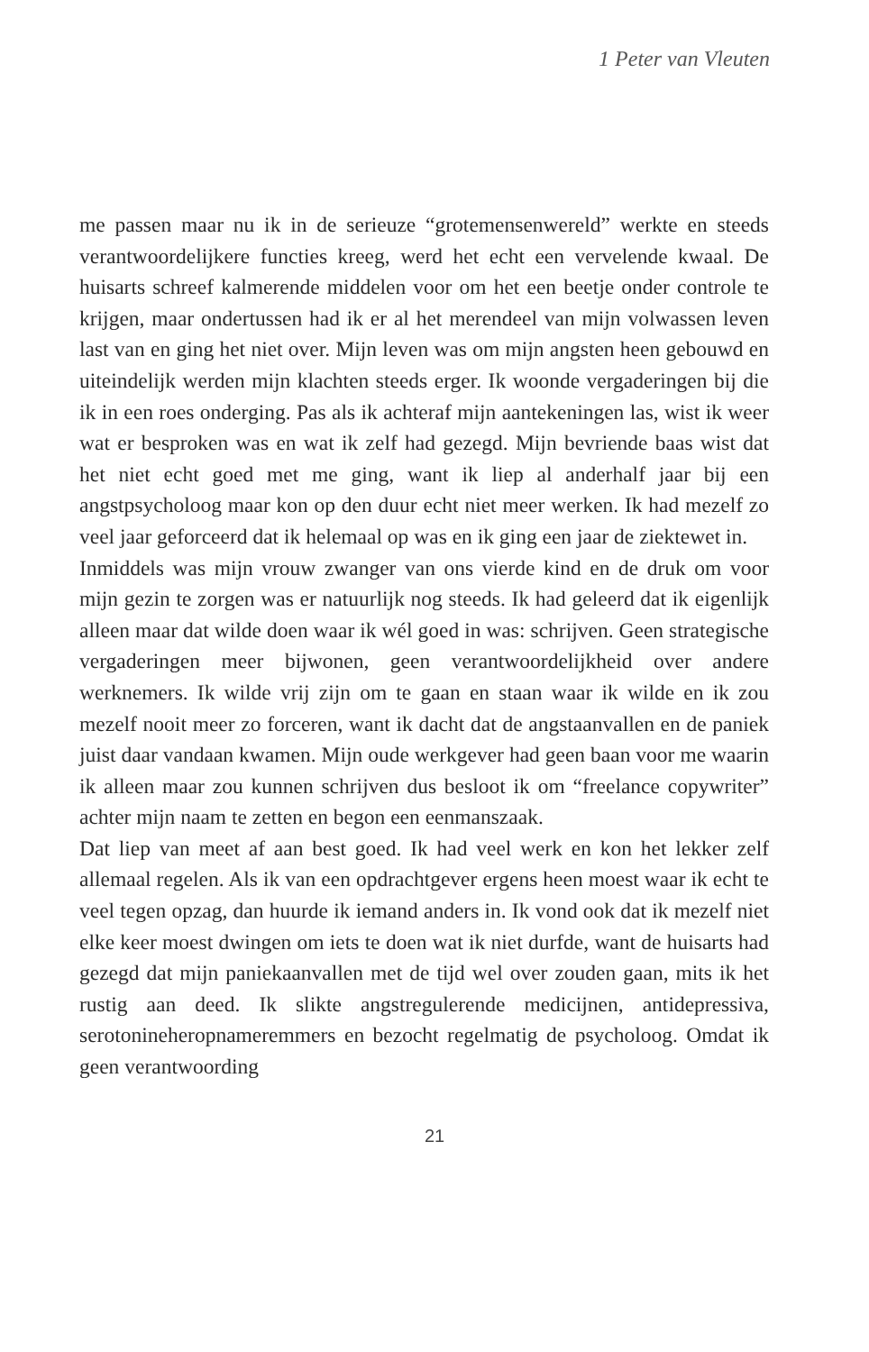1 Peter van Vleuten
me passen maar nu ik in de serieuze “grotemensenwereld” werkte en steeds verantwoordelijkere functies kreeg, werd het echt een vervelende kwaal. De huisarts schreef kalmerende middelen voor om het een beetje onder controle te krijgen, maar ondertussen had ik er al het merendeel van mijn volwassen leven last van en ging het niet over. Mijn leven was om mijn angsten heen gebouwd en uiteindelijk werden mijn klachten steeds erger. Ik woonde vergaderingen bij die ik in een roes onderging. Pas als ik achteraf mijn aantekeningen las, wist ik weer wat er besproken was en wat ik zelf had gezegd. Mijn bevriende baas wist dat het niet echt goed met me ging, want ik liep al anderhalf jaar bij een angstpsycholoog maar kon op den duur echt niet meer werken. Ik had mezelf zo veel jaar geforceerd dat ik helemaal op was en ik ging een jaar de ziektewet in.
Inmiddels was mijn vrouw zwanger van ons vierde kind en de druk om voor mijn gezin te zorgen was er natuurlijk nog steeds. Ik had geleerd dat ik eigenlijk alleen maar dat wilde doen waar ik wél goed in was: schrijven. Geen strategische vergaderingen meer bijwonen, geen verantwoordelijkheid over andere werknemers. Ik wilde vrij zijn om te gaan en staan waar ik wilde en ik zou mezelf nooit meer zo forceren, want ik dacht dat de angstaanvallen en de paniek juist daar vandaan kwamen. Mijn oude werkgever had geen baan voor me waarin ik alleen maar zou kunnen schrijven dus besloot ik om “freelance copywriter” achter mijn naam te zetten en begon een eenmanszaak.
Dat liep van meet af aan best goed. Ik had veel werk en kon het lekker zelf allemaal regelen. Als ik van een opdrachtgever ergens heen moest waar ik echt te veel tegen opzag, dan huurde ik iemand anders in. Ik vond ook dat ik mezelf niet elke keer moest dwingen om iets te doen wat ik niet durfde, want de huisarts had gezegd dat mijn paniekaanvallen met de tijd wel over zouden gaan, mits ik het rustig aan deed. Ik slikte angstregulerende medicijnen, antidepressiva, serotonineheropnameremmers en bezocht regelmatig de psycholoog. Omdat ik geen verantwoording
21